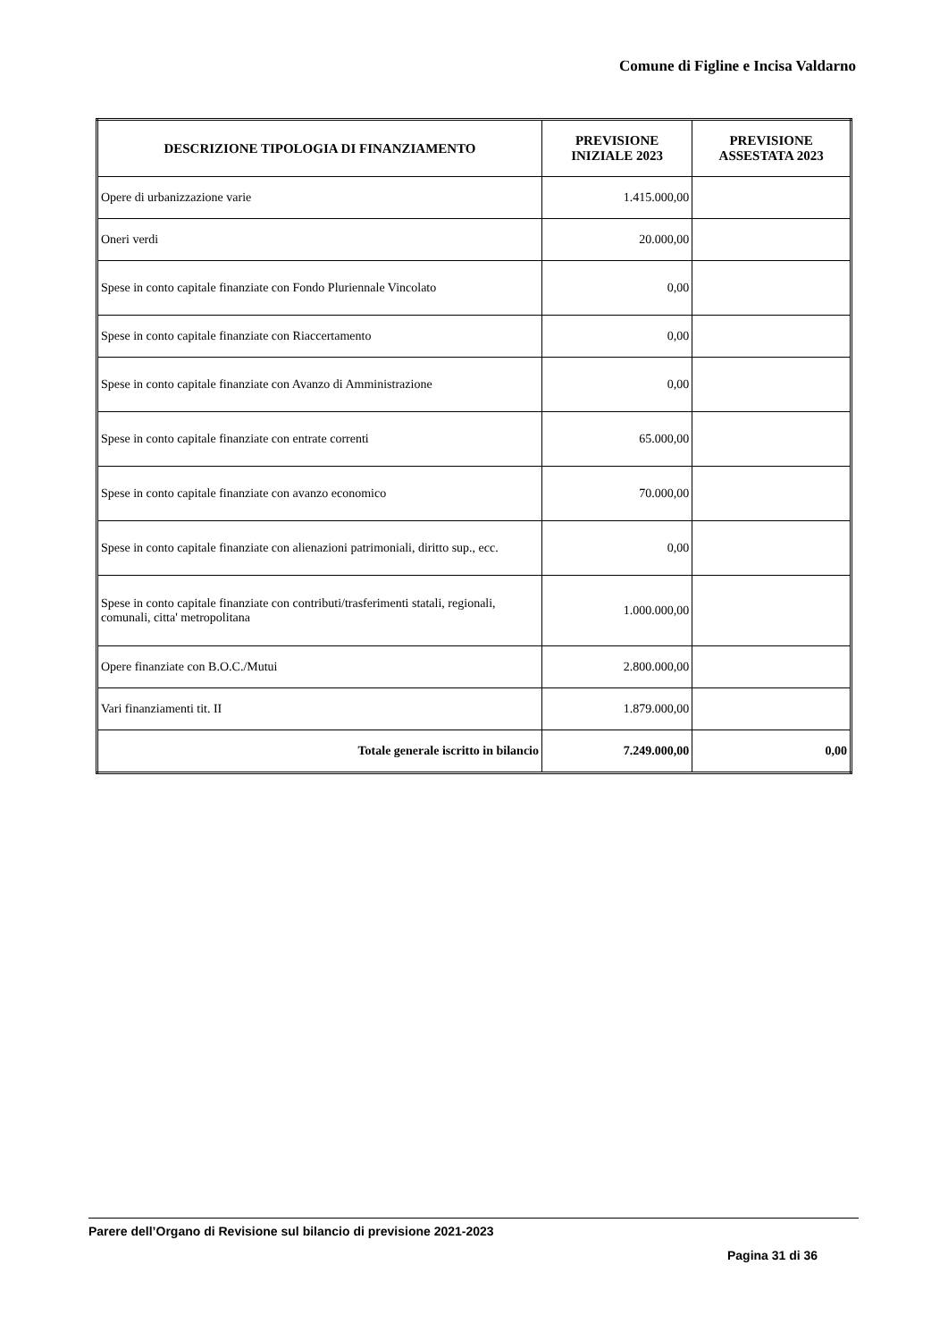Comune di Figline e Incisa Valdarno
| DESCRIZIONE TIPOLOGIA DI FINANZIAMENTO | PREVISIONE INIZIALE 2023 | PREVISIONE ASSESTATA 2023 |
| --- | --- | --- |
| Opere di urbanizzazione varie | 1.415.000,00 | |
| Oneri verdi | 20.000,00 | |
| Spese in conto capitale finanziate con Fondo Pluriennale Vincolato | 0,00 | |
| Spese in conto capitale finanziate con Riaccertamento | 0,00 | |
| Spese in conto capitale finanziate con Avanzo di Amministrazione | 0,00 | |
| Spese in conto capitale finanziate con entrate correnti | 65.000,00 | |
| Spese in conto capitale finanziate con avanzo economico | 70.000,00 | |
| Spese in conto capitale finanziate con alienazioni patrimoniali, diritto sup., ecc. | 0,00 | |
| Spese in conto capitale finanziate con contributi/trasferimenti statali, regionali, comunali, citta' metropolitana | 1.000.000,00 | |
| Opere finanziate con B.O.C./Mutui | 2.800.000,00 | |
| Vari finanziamenti tit. II | 1.879.000,00 | |
| Totale generale iscritto in bilancio | 7.249.000,00 | 0,00 |
Parere dell’Organo di Revisione sul bilancio di previsione 2021-2023
Pagina 31 di 36